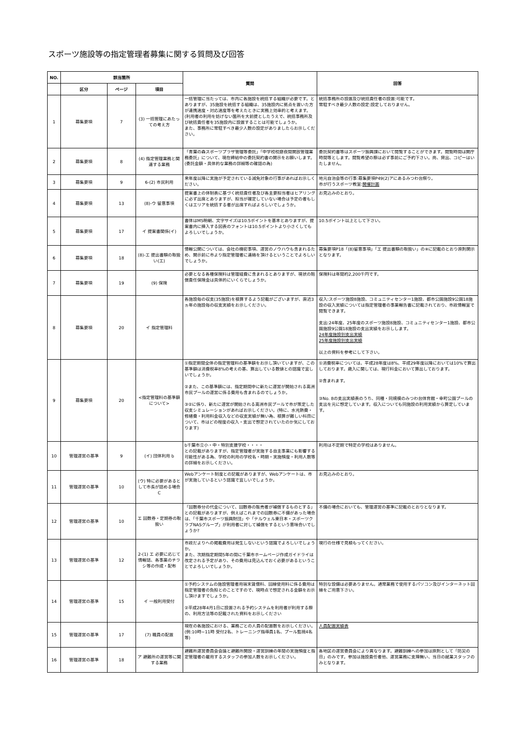スポーツ施設等の指定管理者募集に関する質問及び回答
| NO. | 該当箇所 | | | 質問 | 回答 |
| --- | --- | --- | --- | --- | --- |
| | 区分 | ページ | 項目 | | |
| 1 | 募集要項 | 7 | (3) 一括管理にあたっての考え方 | 一括管理に当たっては、市内に各施設を統括する組織が必要です。とありますが、35施設を統括する組織は、35施設内に拠点を置いた方が連携速度・対応速度等を考えたときに実務上効率的と考えます。(利用者の利用を妨げない箇所を大前提としたうえで、統括事務所及び統括責任者を35施設内に設置することは可能でしょうか。 また、事務所に常駐すべき最少人数の設定がありましたらお示しください。 | 統括事務所の設置及び統括責任者の設置:可能です。 常駐すべき最少人数の設定:設定しておりません。 |
| 2 | 募集要項 | 8 | (4) 指定管理業務と関連する業務 | 「青葉の森スポーツプラザ管理等委託」「中学校校庭夜間開放管理業務委託」について、現在締結中の委託契約書の開示をお願いします。(委託金額・具体的な業務の詳細等の確認の為) | 委託契約書等はスポーツ振興課において閲覧することができます。閲覧時間は開庁時間等とします。閲覧希望の際は必ず事前にご予約下さい。尚、貸出、コピーはいたしません。 |
| 3 | 募集要項 | 9 | 6-(2) 市民利用 | 来年度以降に実施が予定されている減免対象の行事があればお示しください。 | 地元自治会等の行事:募集要項P49(2)アにあるみつわ台祭り。 市が行うスポーツ教室: 開催計画 |
| 4 | 募集要項 | 13 | (8)-ウ 留意事項 | 提案書上の体制表に基づく統括責任者及び各主要担当者はヒアリングに必ず出席とありますが、担当が確定していない場合は予定の者もしくはエリアを統括する者が出席すればよろしいでしょうか。 | お見込みのとおり。 |
| 5 | 募集要項 | 17 | イ 提案書関係(イ) | 書体はMS明朝、文字サイズは10.5ポイントを基本とありますが、提案書内に挿入する図表のフォントは10.5ポイントより小さくしてもよろしいでしょうか。 | 10.5ポイント以上として下さい。 |
| 6 | 募集要項 | 18 | (8)-エ 提出書類の取扱い(エ) | 情報公開については、会社の機密事項、運営のノウハウも含まれるため、開示前に市より指定管理者に連絡を頂けるということでよろしいでしょうか。 | 募集要項P18「(8)留意事項」「エ 提出書類の取扱い」の※に記載のとおり原則開示となります。 |
| 7 | 募集要項 | 19 | (9) 保険 | 必要となる各種保険料は管理経費に含まれるとありますが、現状の賠償責任保険金は具体的にいくらでしょうか。 | 保険料は年間約2,200千円です。 |
| 8 | 募集要項 | 20 | イ 指定管理料 | 各施設毎の収支(35施設)を積算するよう記載がございますが、直近3ヵ年の施設毎の収支実績をお示しください。 | 収入:スポーツ施設8施設、コミュニティセンター1施設、都市公園施設9公園18施設の収入実績については指定管理者の事業報告書に記載されており、市政情報室で閲覧できます。 支出:24年度、25年度のスポーツ施設8施設、コミュニティセンター1施設、都市公園施設9公園18施設の支出実績をお示しします。 24年度施設別支出実績 25年度施設別支出実績 以上の資料を参考にして下さい。 |
| 9 | 募集要項 | 20 | <指定管理料の基準額について> | ①指定期間全体の指定管理料の基準額をお示し頂いていますが、この基準額は消費税率8%の考えの基、算出している数値との認識で宜しいでしょうか。 ②また、この基準額には、指定期間中に新たに運営が開始される高洲市民プールの運営に係る費用も含まれるのでしょうか。 ③②に係り、新たに運営が開始される高洲市民プールで市が策定した収支シミュレーションがあればお示しください。(特に、水光熱費・修繕費・利用料金収入などの収支実績が無い為、積算が難しい科目について、市はどの程度の収入・支出で想定されていたのか気にしております) | ①消費税率については、平成28年度は8%、平成29年度以降においては10%で算出しております。歳入に関しては、現行料金において算出しております。 ②含まれます。 ③No. 8の支出実績表のうち、同種・同規模のみつわ台体育館・幸町公園プールの支出を元に想定しています。収入についても同施設の利用実績から算定しています。 |
| 10 | 管理運営の基準 | 9 | (イ) 団体利用 b | b千葉市立小・中・特別支援学校・・・・ との記載がありますが、指定管理者が実施する自主事業にも影響する可能性がある為、学校の利用の学校名・時期・実施頻度・利用人数等の詳細をお示しください。 | 利用は不定期で特定の学校はありません。 |
| 11 | 管理運営の基準 | 10 | (ウ) 特に必要があるとして市長が認める場合 C | Webアンケート制度との記載がありますが、Webアンケートは、市が実施しているという認識で宜しいでしょうか。 | お見込みのとおり。 |
| 12 | 管理運営の基準 | 10 | エ 回数券・定期券の取扱い | 「回数券分の代金について、回数券の販売者が補償するものとする」との記載がありますが、例えばこれまでの回数券に不備があった場合は、「千葉市スポーツ振興財団」や「テルウェル東日本・スポーツクラブNASグループ」が利用者に対して補償をするという意味合いでしょうか? | 不備の場合においても、管理運営の基準に記載のとおりとなります。 |
| 13 | 管理運営の基準 | 12 | 2-(1) エ 必要に応じて情報誌、各事業のチラシ等の作成・配布 | 市政だよりへの掲載費用は発生しないという認識でよろしいでしょうか。 また、次期指定期間5年の間に千葉市ホームページ作成ガイドライは改定される予定があり、その費用は見込んでおく必要があるということでよろしいでしょうか。 | 現行の仕様で見積もってください。 |
| 14 | 管理運営の基準 | 15 | イ 一般利用受付 | ①予約システムの施設管理者用端末賃借料、回線使用料に係る費用は指定管理者の負担とのことですので、現時点で想定される金額をお示し頂けますでしょうか。 ②平成28年4月1日に設置される予約システムを利用者が利用する際の、利用方法等の記載された資料をお示しください | 特別な設備は必要ありません。通常業務で使用するパソコン及びインターネット回線をご用意下さい。 |
| 15 | 管理運営の基準 | 17 | (7) 職員の配置 | 現在の各施設における、業務ごとの人員の配置数をお示しください。 (例:10時~11時 受付2名、トレーニング指導員1名、プール監視4名 等) | 人員配置実績表 |
| 16 | 管理運営の基準 | 18 | ア 避難所の運営等に関する業務 | 避難所運営委員会会議と避難所開設・運営訓練の年間の実施頻度と指定管理者の雇用するスタッフの参加人数をお示しください。 | 各地区の運営委員会により異なります。避難訓練への参加は原則として「防災の日」のみです。参加は施設責任者他、運営業務に支障無い、当日の就業スタッフのみとなります。 |